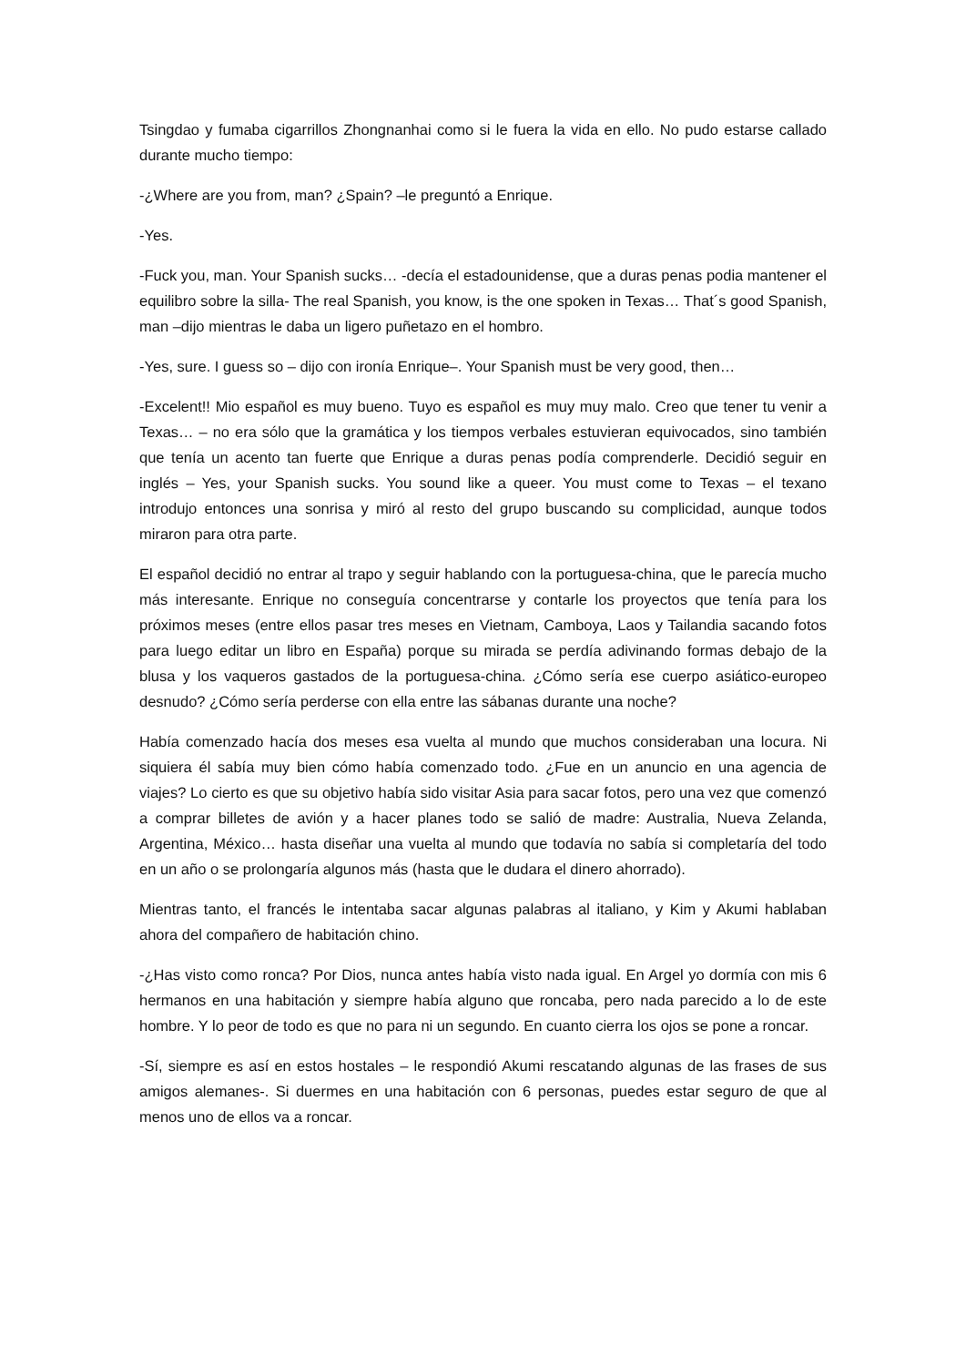Tsingdao y fumaba cigarrillos Zhongnanhai como si le fuera la vida en ello. No pudo estarse callado durante mucho tiempo:
-¿Where are you from, man? ¿Spain? –le preguntó a Enrique.
-Yes.
-Fuck you, man. Your Spanish sucks… -decía el estadounidense, que a duras penas podia mantener el equilibro sobre la silla- The real Spanish, you know, is the one spoken in Texas… That´s good Spanish, man –dijo mientras le daba un ligero puñetazo en el hombro.
-Yes, sure. I guess so – dijo con ironía Enrique–. Your Spanish must be very good, then…
-Excelent!! Mio español es muy bueno. Tuyo es español es muy muy malo. Creo que tener tu venir a Texas… – no era sólo que la gramática y los tiempos verbales estuvieran equivocados, sino también que tenía un acento tan fuerte que Enrique a duras penas podía comprenderle. Decidió seguir en inglés – Yes, your Spanish sucks. You sound like a queer. You must come to Texas – el texano introdujo entonces una sonrisa y miró al resto del grupo buscando su complicidad, aunque todos miraron para otra parte.
El español decidió no entrar al trapo y seguir hablando con la portuguesa-china, que le parecía mucho más interesante. Enrique no conseguía concentrarse y contarle los proyectos que tenía para los próximos meses (entre ellos pasar tres meses en Vietnam, Camboya, Laos y Tailandia sacando fotos para luego editar un libro en España) porque su mirada se perdía adivinando formas debajo de la blusa y los vaqueros gastados de la portuguesa-china. ¿Cómo sería ese cuerpo asiático-europeo desnudo? ¿Cómo sería perderse con ella entre las sábanas durante una noche?
Había comenzado hacía dos meses esa vuelta al mundo que muchos consideraban una locura. Ni siquiera él sabía muy bien cómo había comenzado todo. ¿Fue en un anuncio en una agencia de viajes? Lo cierto es que su objetivo había sido visitar Asia para sacar fotos, pero una vez que comenzó a comprar billetes de avión y a hacer planes todo se salió de madre: Australia, Nueva Zelanda, Argentina, México… hasta diseñar una vuelta al mundo que todavía no sabía si completaría del todo en un año o se prolongaría algunos más (hasta que le dudara el dinero ahorrado).
Mientras tanto, el francés le intentaba sacar algunas palabras al italiano, y Kim y Akumi hablaban ahora del compañero de habitación chino.
-¿Has visto como ronca? Por Dios, nunca antes había visto nada igual. En Argel yo dormía con mis 6 hermanos en una habitación y siempre había alguno que roncaba, pero nada parecido a lo de este hombre. Y lo peor de todo es que no para ni un segundo. En cuanto cierra los ojos se pone a roncar.
-Sí, siempre es así en estos hostales – le respondió Akumi rescatando algunas de las frases de sus amigos alemanes-. Si duermes en una habitación con 6 personas, puedes estar seguro de que al menos uno de ellos va a roncar.